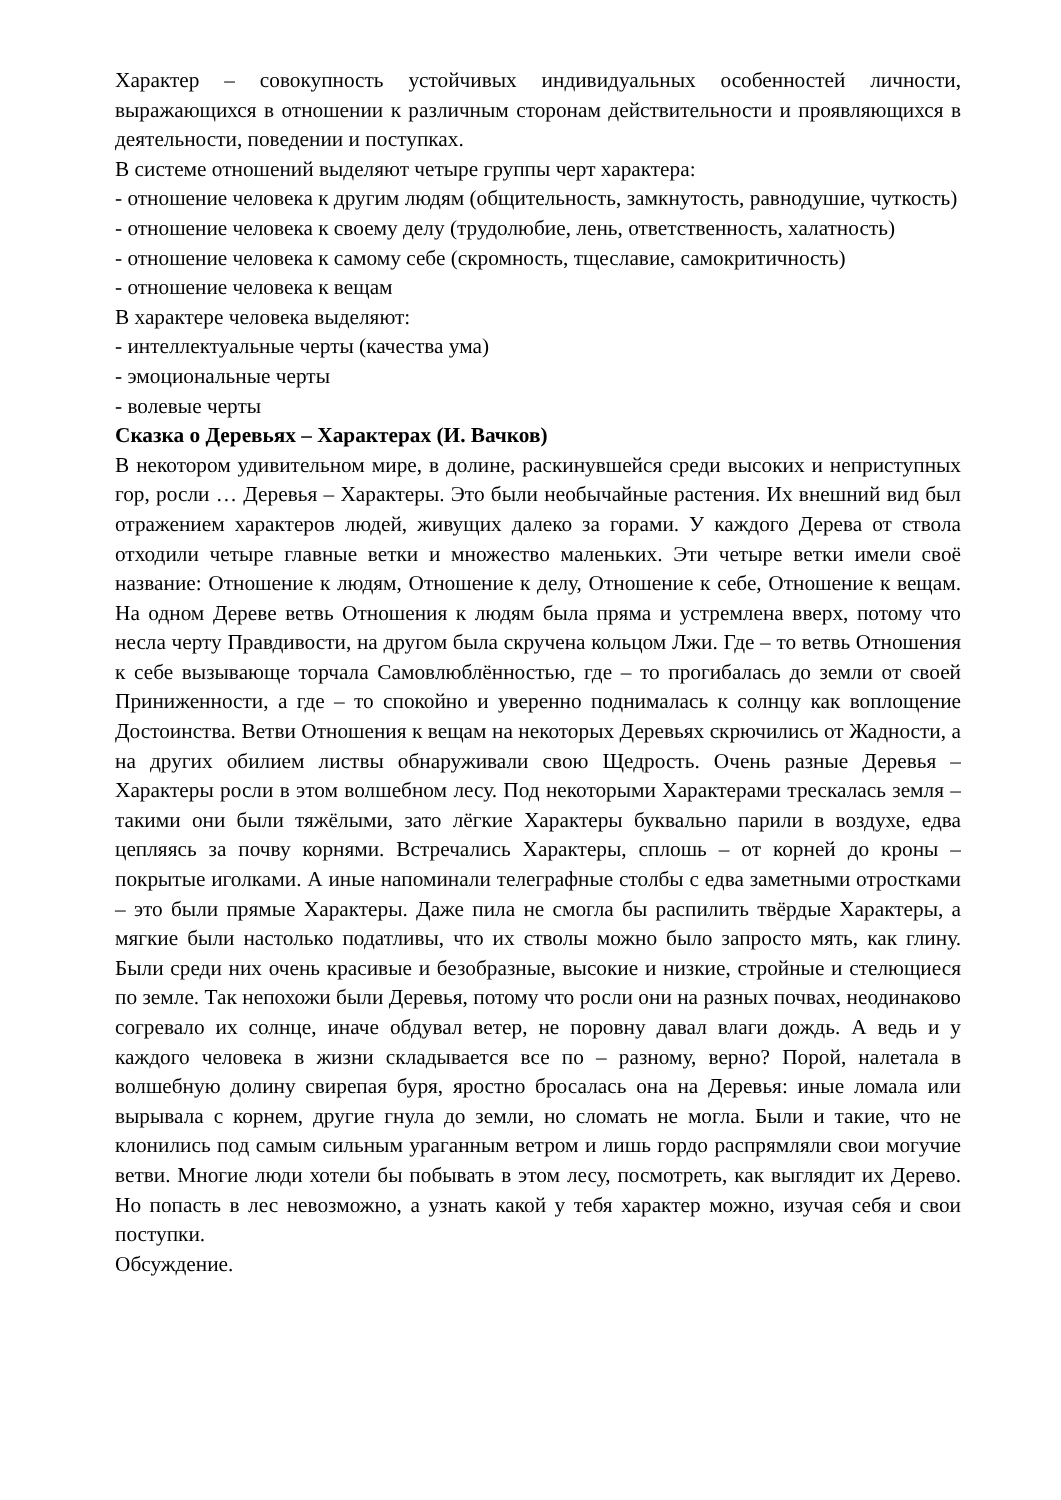Характер – совокупность устойчивых индивидуальных особенностей личности, выражающихся в отношении к различным сторонам действительности и проявляющихся в деятельности, поведении и поступках.
В системе отношений выделяют четыре группы черт характера:
- отношение человека к другим людям (общительность, замкнутость, равнодушие, чуткость)
- отношение человека к своему делу (трудолюбие, лень, ответственность, халатность)
- отношение человека к самому себе (скромность, тщеславие, самокритичность)
- отношение человека к вещам
В характере человека выделяют:
- интеллектуальные черты (качества ума)
- эмоциональные черты
- волевые черты
Сказка о Деревьях – Характерах (И. Вачков)
В некотором удивительном мире, в долине, раскинувшейся среди высоких и неприступных гор, росли … Деревья – Характеры. Это были необычайные растения. Их внешний вид был отражением характеров людей, живущих далеко за горами. У каждого Дерева от ствола отходили четыре главные ветки и множество маленьких. Эти четыре ветки имели своё название: Отношение к людям, Отношение к делу, Отношение к себе, Отношение к вещам. На одном Дереве ветвь Отношения к людям была пряма и устремлена вверх, потому что несла черту Правдивости, на другом была скручена кольцом Лжи. Где – то ветвь Отношения к себе вызывающе торчала Самовлюблённостью, где – то прогибалась до земли от своей Приниженности, а где – то спокойно и уверенно поднималась к солнцу как воплощение Достоинства. Ветви Отношения к вещам на некоторых Деревьях скрючились от Жадности, а на других обилием листвы обнаруживали свою Щедрость. Очень разные Деревья – Характеры росли в этом волшебном лесу. Под некоторыми Характерами трескалась земля – такими они были тяжёлыми, зато лёгкие Характеры буквально парили в воздухе, едва цепляясь за почву корнями. Встречались Характеры, сплошь – от корней до кроны – покрытые иголками. А иные напоминали телеграфные столбы с едва заметными отростками – это были прямые Характеры. Даже пила не смогла бы распилить твёрдые Характеры, а мягкие были настолько податливы, что их стволы можно было запросто мять, как глину. Были среди них очень красивые и безобразные, высокие и низкие, стройные и стелющиеся по земле. Так непохожи были Деревья, потому что росли они на разных почвах, неодинаково согревало их солнце, иначе обдувал ветер, не поровну давал влаги дождь. А ведь и у каждого человека в жизни складывается все по – разному, верно? Порой, налетала в волшебную долину свирепая буря, яростно бросалась она на Деревья: иные ломала или вырывала с корнем, другие гнула до земли, но сломать не могла. Были и такие, что не клонились под самым сильным ураганным ветром и лишь гордо распрямляли свои могучие ветви. Многие люди хотели бы побывать в этом лесу, посмотреть, как выглядит их Дерево. Но попасть в лес невозможно, а узнать какой у тебя характер можно, изучая себя и свои поступки.
Обсуждение.